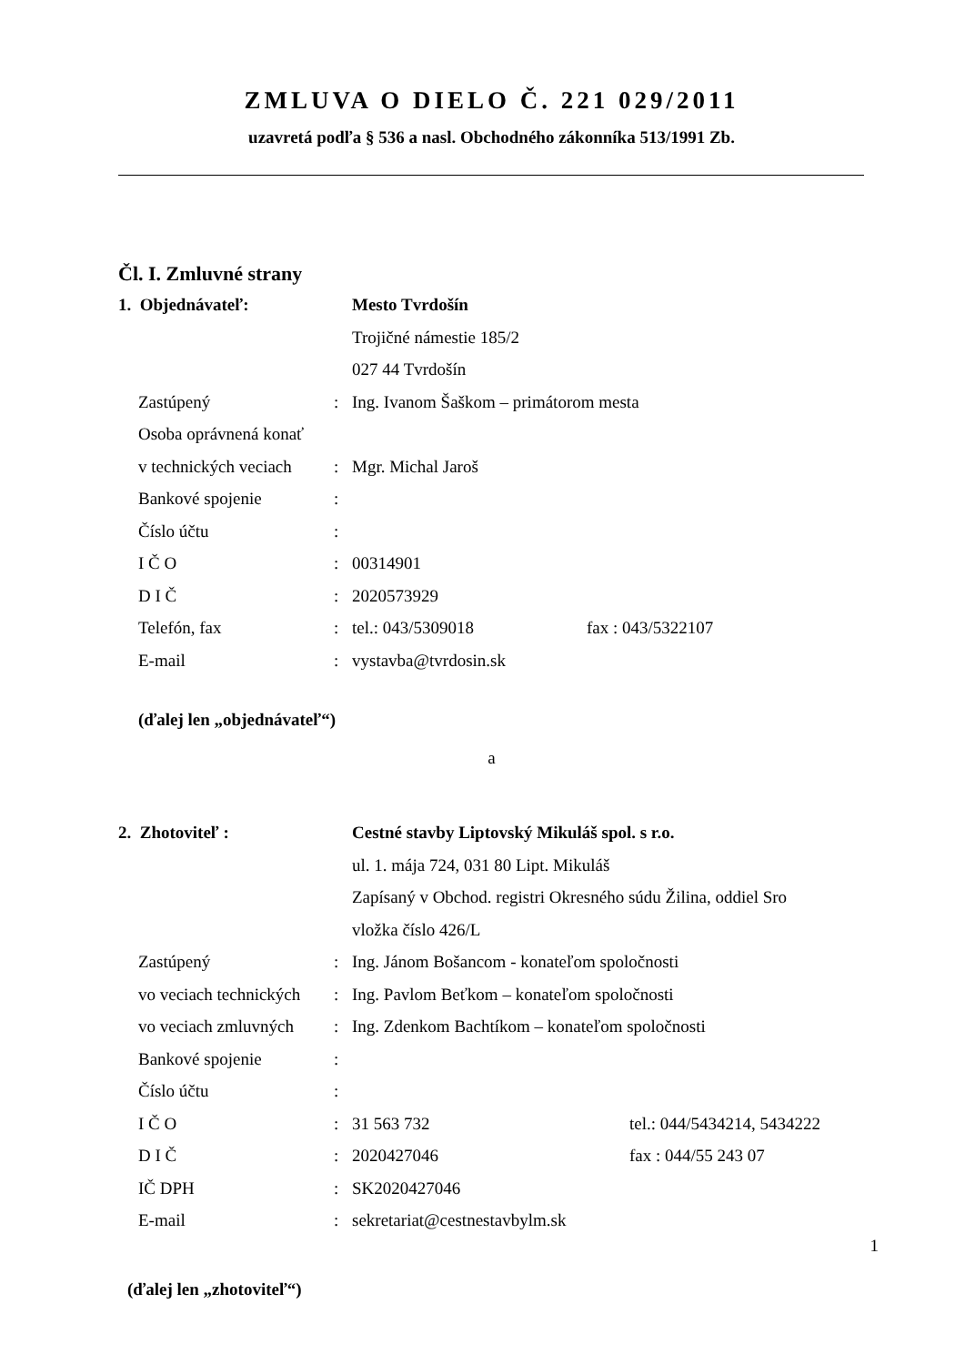ZMLUVA O DIELO Č. 221 029/2011
uzavretá podľa § 536 a nasl. Obchodného zákonníka 513/1991 Zb.
Čl. I. Zmluvné strany
| 1. Objednávateľ: | | Mesto Tvrdošín | |
| | | Trojičné námestie 185/2 | |
| | | 027 44 Tvrdošín | |
| Zastúpený | : | Ing. Ivanom Šaškom – primátorom mesta | |
| Osoba oprávnená konať | | | |
| v technických veciach | : | Mgr. Michal Jaroš | |
| Bankové spojenie | : | | |
| Číslo účtu | : | | |
| I Č O | : | 00314901 | |
| D I Č | : | 2020573929 | |
| Telefón, fax | : | tel.: 043/5309018 | fax : 043/5322107 |
| E-mail | : | vystavba@tvrdosin.sk | |
(ďalej len „objednávateľ“)
a
| 2. Zhotoviteľ : | | Cestné stavby Liptovský Mikuláš spol. s r.o. | |
| | | ul. 1. mája 724, 031 80 Lipt. Mikuláš | |
| | | Zapísaný v Obchod. registri Okresného súdu Žilina, oddiel Sro | |
| | | vložka číslo 426/L | |
| Zastúpený | : | Ing. Jánom Bošancom - konateľom spoločnosti | |
| vo veciach technických | : | Ing. Pavlom Beťkom – konateľom spoločnosti | |
| vo veciach zmluvných | : | Ing. Zdenkom Bachtíkom – konateľom spoločnosti | |
| Bankové spojenie | : | | |
| Číslo účtu | : | | |
| I Č O | : | 31 563 732 | tel.: 044/5434214, 5434222 |
| D I Č | : | 2020427046 | fax : 044/55 243 07 |
| IČ DPH | : | SK2020427046 | |
| E-mail | : | sekretariat@cestnestavbylm.sk | |
(ďalej len „zhotoviteľ“)
1